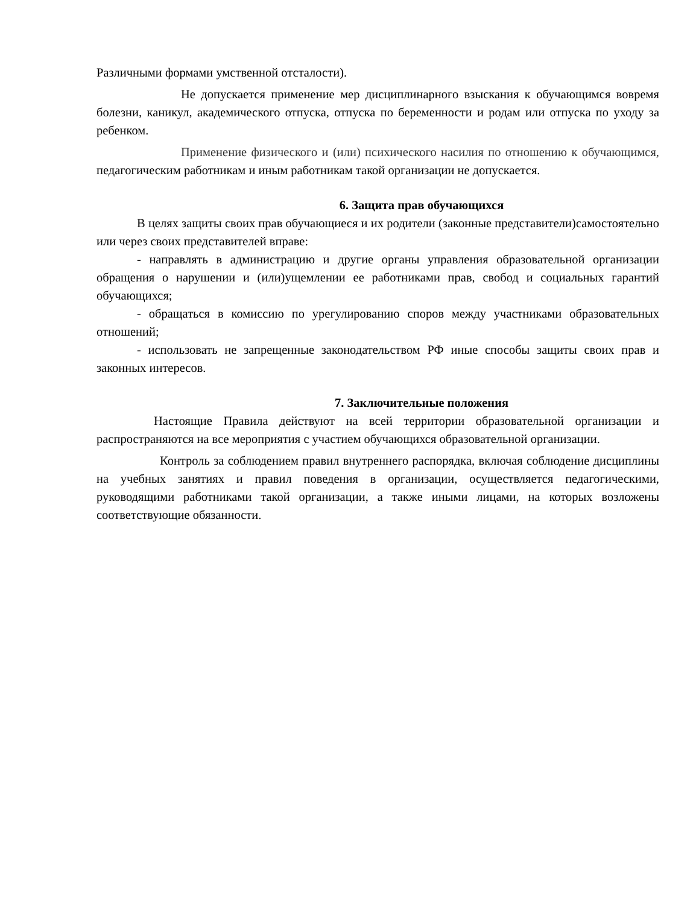Различными формами умственной отсталости).
Не допускается применение мер дисциплинарного взыскания к обучающимся вовремя болезни, каникул, академического отпуска, отпуска по беременности и родам или отпуска по уходу за ребенком.
Применение физического и (или) психического насилия по отношению к обучающимся, педагогическим работникам и иным работникам такой организации не допускается.
6. Защита прав обучающихся
В целях защиты своих прав обучающиеся и их родители (законные представители)самостоятельно или через своих представителей вправе:
- направлять в администрацию и другие органы управления образовательной организации обращения о нарушении и (или)ущемлении ее работниками прав, свобод и социальных гарантий обучающихся;
- обращаться в комиссию по урегулированию споров между участниками образовательных отношений;
- использовать не запрещенные законодательством РФ иные способы защиты своих прав и законных интересов.
7. Заключительные положения
Настоящие Правила действуют на всей территории образовательной организации и распространяются на все мероприятия с участием обучающихся образовательной организации.
Контроль за соблюдением правил внутреннего распорядка, включая соблюдение дисциплины на учебных занятиях и правил поведения в организации, осуществляется педагогическими, руководящими работниками такой организации, а также иными лицами, на которых возложены соответствующие обязанности.